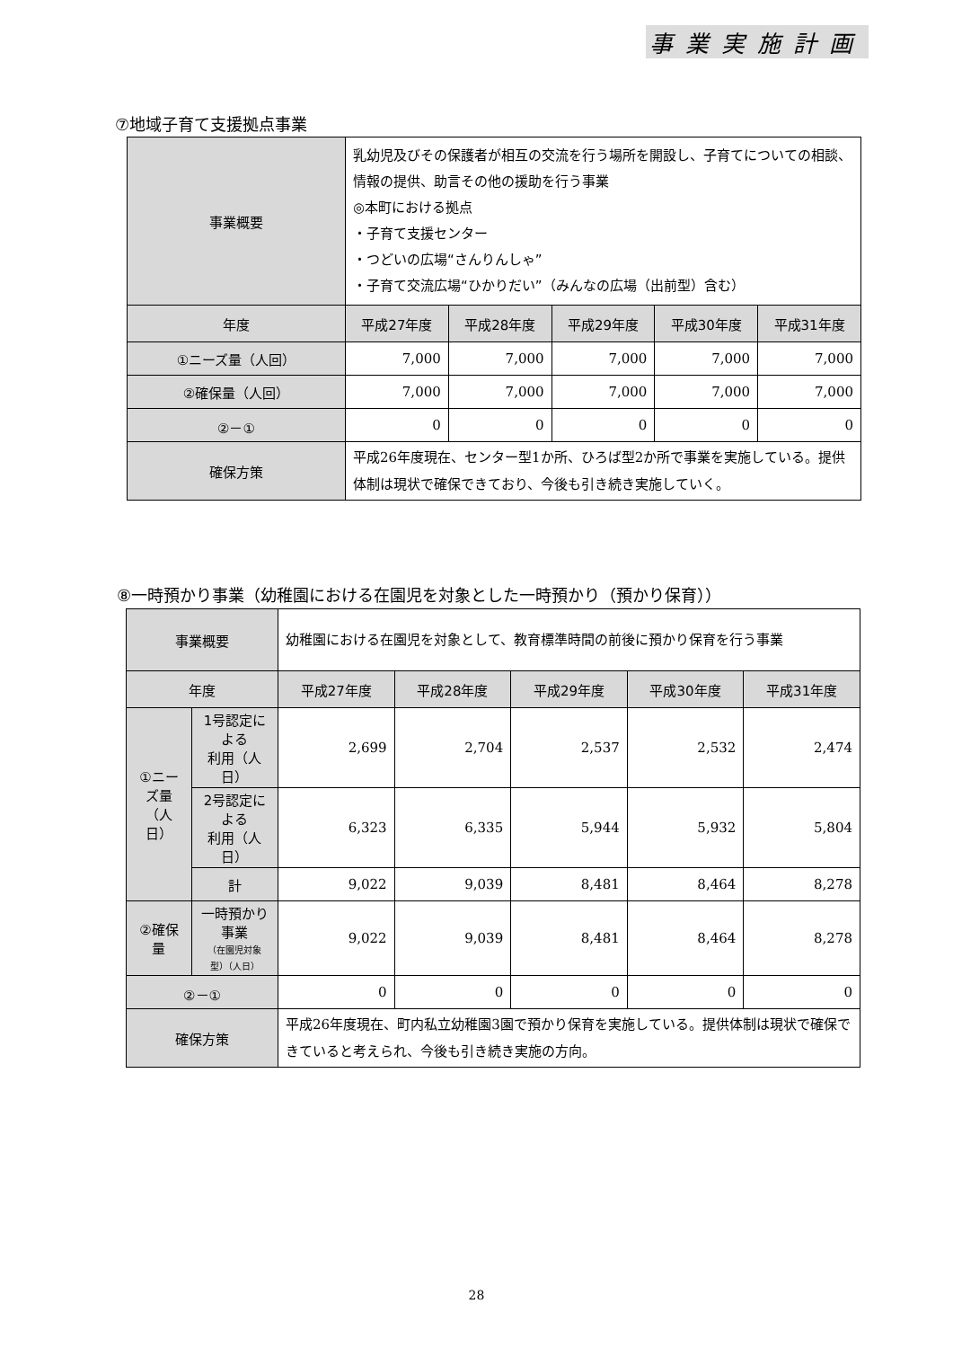事業実施計画
⑦地域子育て支援拠点事業
| 事業概要 | 乳幼児及びその保護者が相互の交流を行う場所を開設し、子育てについての相談、情報の提供、助言その他の援助を行う事業 ◎本町における拠点 ・子育て支援センター ・つどいの広場“さんりんしゃ” ・子育て交流広場“ひかりだい”（みんなの広場（出前型）含む） | | | | |
| 年度 | 平成27年度 | 平成28年度 | 平成29年度 | 平成30年度 | 平成31年度 |
| ①ニーズ量（人回） | 7,000 | 7,000 | 7,000 | 7,000 | 7,000 |
| ②確保量（人回） | 7,000 | 7,000 | 7,000 | 7,000 | 7,000 |
| ②－① | 0 | 0 | 0 | 0 | 0 |
| 確保方策 | 平成26年度現在、センター型1か所、ひろば型2か所で事業を実施している。提供体制は現状で確保できており、今後も引き続き実施していく。 | | | | |
⑧一時預かり事業（幼稚園における在園児を対象とした一時預かり（預かり保育））
| 事業概要 | | 幼稚園における在園児を対象として、教育標準時間の前後に預かり保育を行う事業 | | | | |
| 年度 | | 平成27年度 | 平成28年度 | 平成29年度 | 平成30年度 | 平成31年度 |
| ①ニーズ量 （人日） | 1号認定による 利用（人日） | 2,699 | 2,704 | 2,537 | 2,532 | 2,474 |
| | 2号認定による 利用（人日） | 6,323 | 6,335 | 5,944 | 5,932 | 5,804 |
| | 計 | 9,022 | 9,039 | 8,481 | 8,464 | 8,278 |
| ②確保量 | 一時預かり事業 （在園児対象型）（人日） | 9,022 | 9,039 | 8,481 | 8,464 | 8,278 |
| ②－① | | 0 | 0 | 0 | 0 | 0 |
| 確保方策 | | 平成26年度現在、町内私立幼稚園3園で預かり保育を実施している。提供体制は現状で確保できていると考えられ、今後も引き続き実施の方向。 | | | | |
28